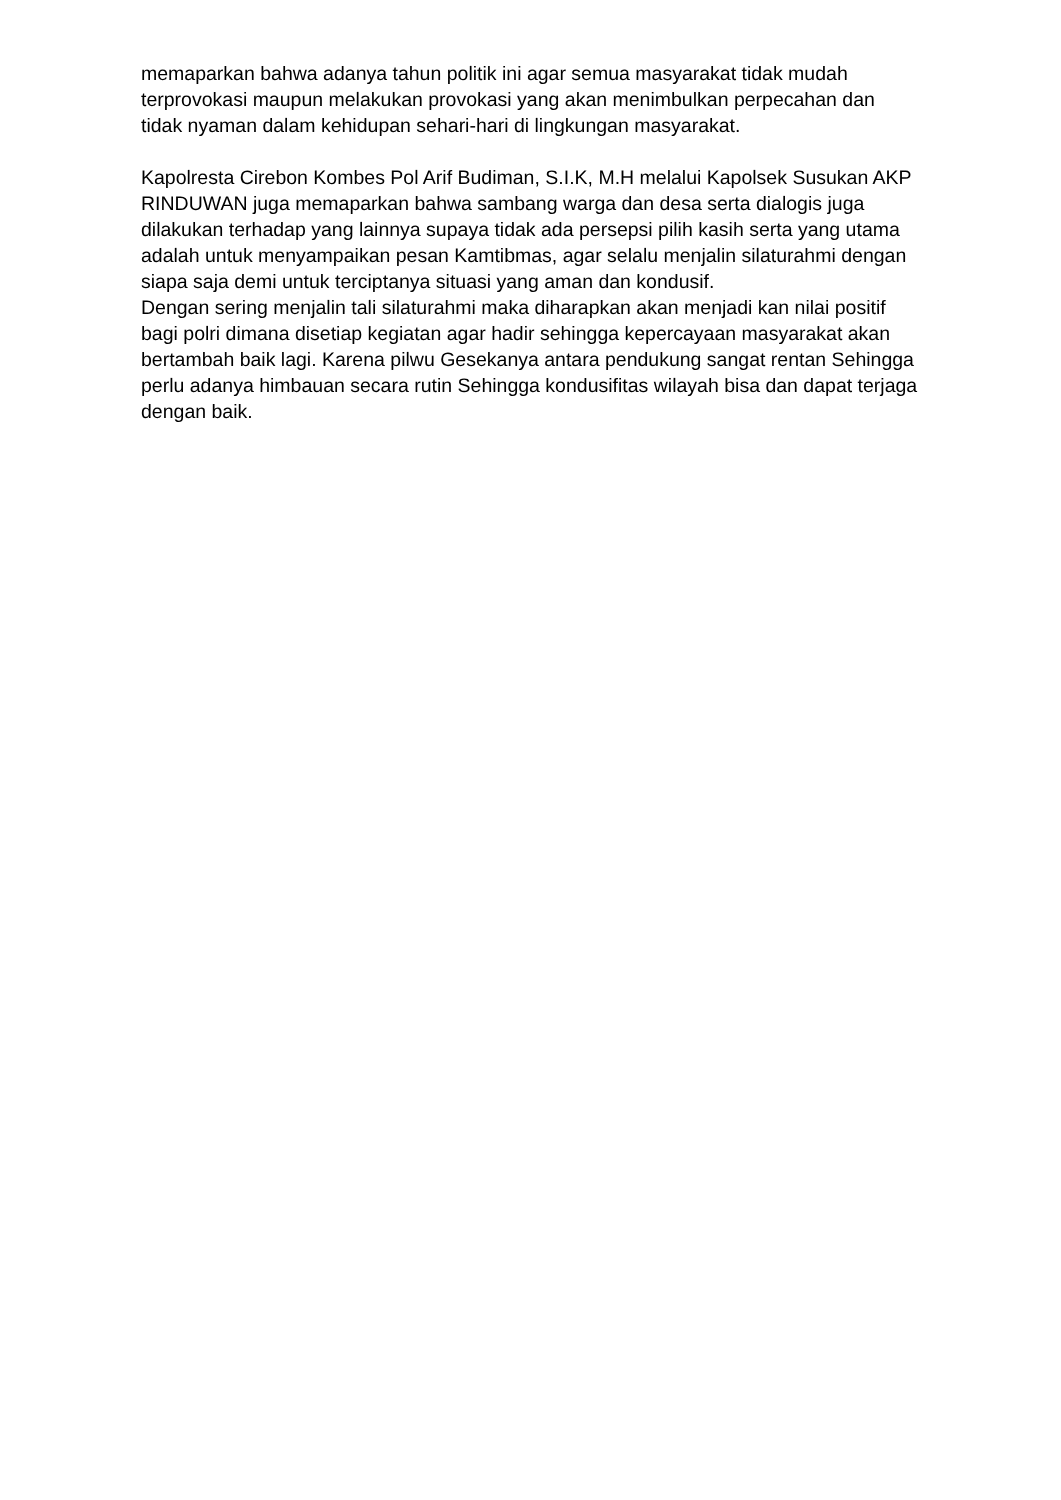memaparkan bahwa adanya tahun politik ini agar semua masyarakat tidak mudah terprovokasi maupun melakukan provokasi yang akan menimbulkan perpecahan dan tidak nyaman dalam kehidupan sehari-hari di lingkungan masyarakat.
Kapolresta Cirebon Kombes Pol Arif Budiman, S.I.K, M.H melalui Kapolsek Susukan AKP RINDUWAN juga memaparkan bahwa sambang warga dan desa serta dialogis juga dilakukan terhadap yang lainnya supaya tidak ada persepsi pilih kasih serta yang utama adalah untuk menyampaikan pesan Kamtibmas, agar selalu menjalin silaturahmi dengan siapa saja demi untuk terciptanya situasi yang aman dan kondusif.
Dengan sering menjalin tali silaturahmi maka diharapkan akan menjadi kan nilai positif bagi polri dimana disetiap kegiatan agar hadir sehingga kepercayaan masyarakat akan bertambah baik lagi. Karena pilwu Gesekanya antara pendukung sangat rentan Sehingga perlu adanya himbauan secara rutin Sehingga kondusifitas wilayah bisa dan dapat terjaga dengan baik.